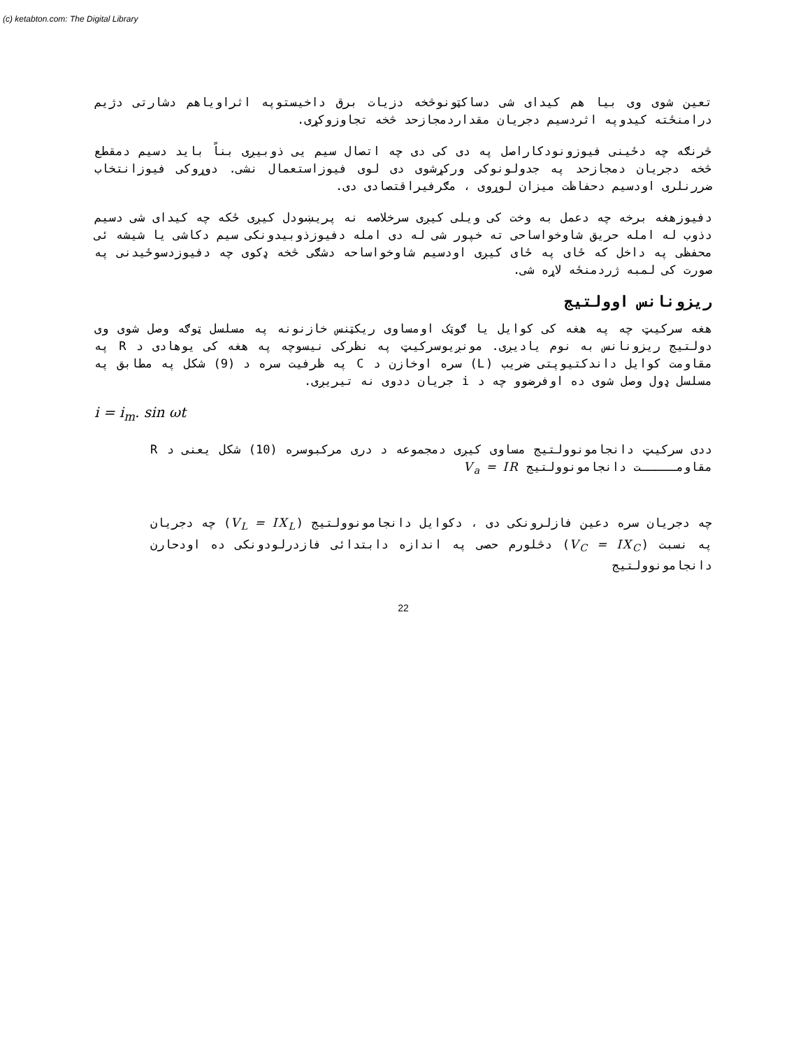(c) ketabton.com: The Digital Library
تعین شوی وی بیا هم کیدای شی دساکټونوڅخه دزیات برق داخیستوپه اثراویاهم دشارتی دژیم درامنځته کیدوپه اثردسیم دجریان مقداردمجازحد څخه تجاوزوکړی.
څرنګه چه دځینی فیوزونودکاراصل په دی کی دی چه اتصال سیم یی ذوبیږی بناً باید دسیم دمقطع څخه دجریان دمجازحد په جدولونوکی ورکړشوی دی لوی فیوزاستعمال نشی. دوړوکی فیوزانتخاب ضررنلری اودسیم دحفاظت میزان لوړوی ، مګرفیراقتصادی دی.
دفیوزهغه برخه چه دعمل به وخت کی ویلی کیږی سرخلاصه نه پریښودل کیږی ځکه چه کیدای شی دسیم دذوب له امله حریق شاوخواساحی ته خپور شی له دی امله دفیوزذوبیدونکی سیم دکاشی یا شیشه ئی محفظی په داخل که ځای په ځای کیږی اودسیم شاوخواساحه دشګی څخه ډکوی چه دفیوزدسوځیدنی په صورت کی لمبه ژردمنځه لاړه شی.
ریزونانس اوولتیج
هغه سرکیټ چه په هغه کی کوایل یا ګوټک اومساوی ریکټنس خازنونه په مسلسل ټوګه وصل شوی وی دولتیج ریزونانس به نوم یادیږی. مونږیوسرکیټ په نظرکی نیسوچه په هغه کی یوهادی د R په مقاومت کوایل داندکتیوپتی ضریب (L) سره اوخازن د C په ظرفیت سره د (9) شکل په مطابق په مسلسل ډول وصل شوی ده اوفرضوو چه د i جریان ددوی نه تیریږی.
i = i<sub>m</sub>. sin ωt
ددی سرکیټ دانجامونوولتیج مساوی کیږی دمجموعه د دری مرکبوسره (10) شکل یعنی د R مقاومـــــت دانجامونوولتیج V<sub>a</sub> = IR
چه دجریان سره دعین فازلرونکی دی ، دکوایل دانجامونوولتیج (V<sub>L</sub> = IX<sub>L</sub>) چه دجریان په نسبت (V<sub>C</sub> = IX<sub>C</sub>) دڅلورم حصی په اندازه دابتدائی فازدرلودونکی ده اودحارن دانجامونوولتیج
22